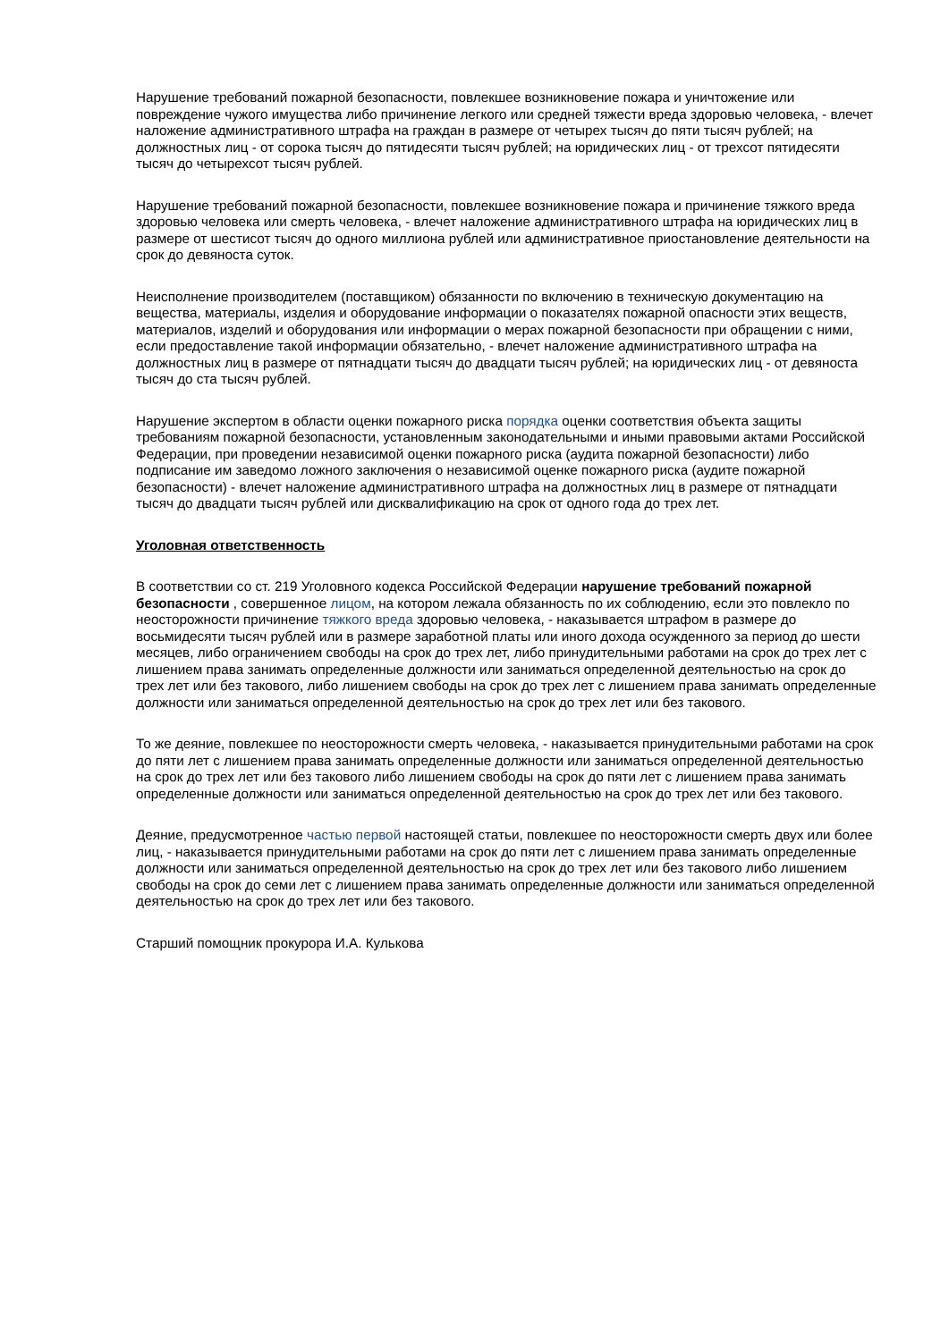Нарушение требований пожарной безопасности, повлекшее возникновение пожара и уничтожение или повреждение чужого имущества либо причинение легкого или средней тяжести вреда здоровью человека, - влечет наложение административного штрафа на граждан в размере от четырех тысяч до пяти тысяч рублей; на должностных лиц - от сорока тысяч до пятидесяти тысяч рублей; на юридических лиц - от трехсот пятидесяти тысяч до четырехсот тысяч рублей.
Нарушение требований пожарной безопасности, повлекшее возникновение пожара и причинение тяжкого вреда здоровью человека или смерть человека, - влечет наложение административного штрафа на юридических лиц в размере от шестисот тысяч до одного миллиона рублей или административное приостановление деятельности на срок до девяноста суток.
Неисполнение производителем (поставщиком) обязанности по включению в техническую документацию на вещества, материалы, изделия и оборудование информации о показателях пожарной опасности этих веществ, материалов, изделий и оборудования или информации о мерах пожарной безопасности при обращении с ними, если предоставление такой информации обязательно, - влечет наложение административного штрафа на должностных лиц в размере от пятнадцати тысяч до двадцати тысяч рублей; на юридических лиц - от девяноста тысяч до ста тысяч рублей.
Нарушение экспертом в области оценки пожарного риска порядка оценки соответствия объекта защиты требованиям пожарной безопасности, установленным законодательными и иными правовыми актами Российской Федерации, при проведении независимой оценки пожарного риска (аудита пожарной безопасности) либо подписание им заведомо ложного заключения о независимой оценке пожарного риска (аудите пожарной безопасности) - влечет наложение административного штрафа на должностных лиц в размере от пятнадцати тысяч до двадцати тысяч рублей или дисквалификацию на срок от одного года до трех лет.
Уголовная ответственность
В соответствии со ст. 219 Уголовного кодекса Российской Федерации нарушение требований пожарной безопасности , совершенное лицом, на котором лежала обязанность по их соблюдению, если это повлекло по неосторожности причинение тяжкого вреда здоровью человека, - наказывается штрафом в размере до восьмидесяти тысяч рублей или в размере заработной платы или иного дохода осужденного за период до шести месяцев, либо ограничением свободы на срок до трех лет, либо принудительными работами на срок до трех лет с лишением права занимать определенные должности или заниматься определенной деятельностью на срок до трех лет или без такового, либо лишением свободы на срок до трех лет с лишением права занимать определенные должности или заниматься определенной деятельностью на срок до трех лет или без такового.
То же деяние, повлекшее по неосторожности смерть человека, - наказывается принудительными работами на срок до пяти лет с лишением права занимать определенные должности или заниматься определенной деятельностью на срок до трех лет или без такового либо лишением свободы на срок до пяти лет с лишением права занимать определенные должности или заниматься определенной деятельностью на срок до трех лет или без такового.
Деяние, предусмотренное частью первой настоящей статьи, повлекшее по неосторожности смерть двух или более лиц, - наказывается принудительными работами на срок до пяти лет с лишением права занимать определенные должности или заниматься определенной деятельностью на срок до трех лет или без такового либо лишением свободы на срок до семи лет с лишением права занимать определенные должности или заниматься определенной деятельностью на срок до трех лет или без такового.
Старший помощник прокурора И.А. Кулькова